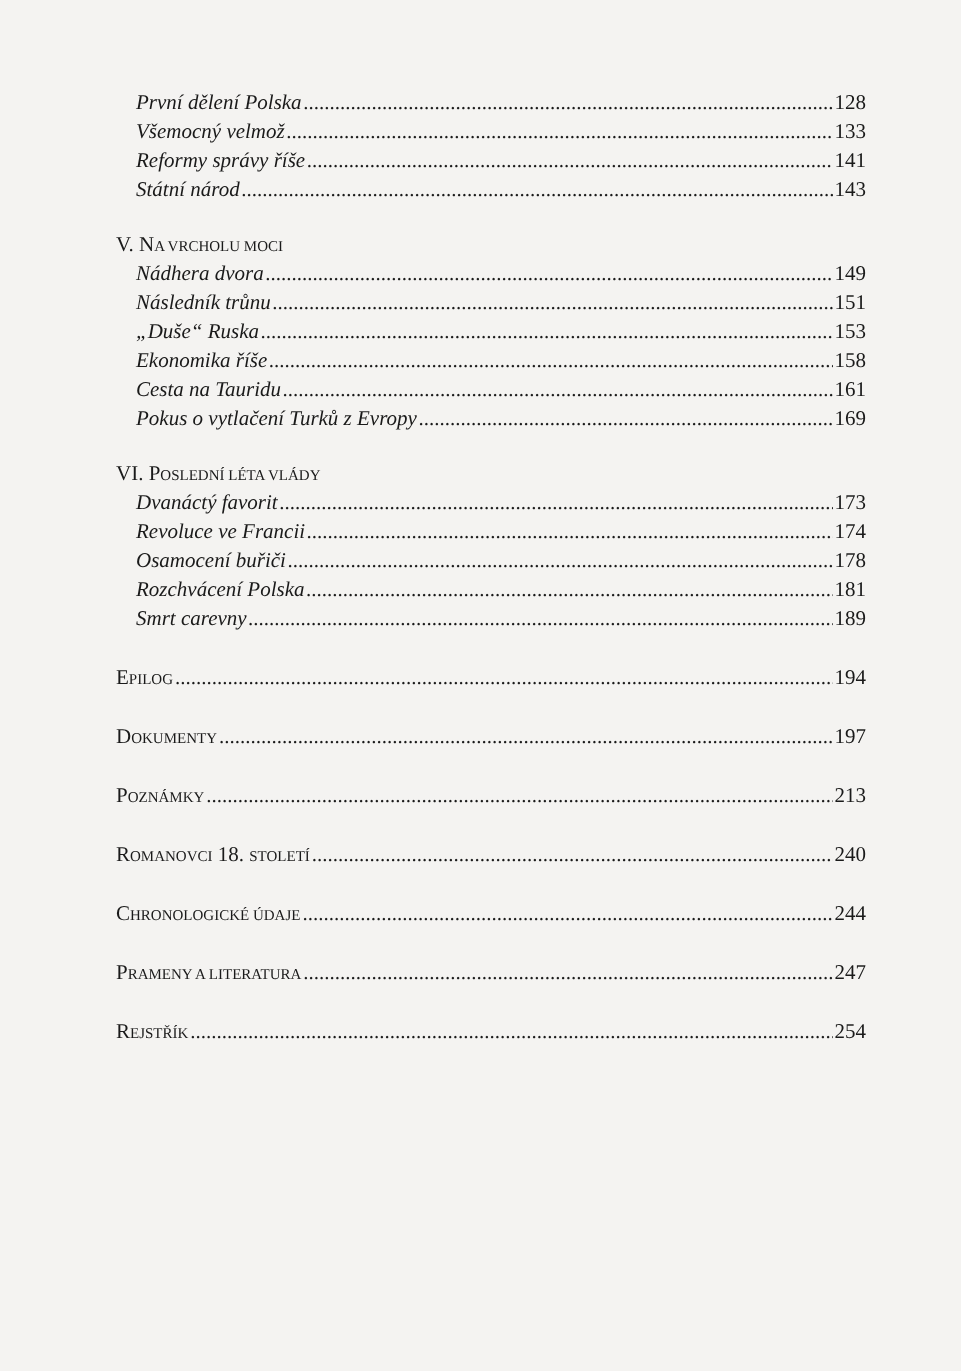První dělení Polska 128
Všemocný velmož 133
Reformy správy říše 141
Státní národ 143
V. NA VRCHOLU MOCI
Nádhera dvora 149
Následník trůnu 151
„Duše“ Ruska 153
Ekonomika říše 158
Cesta na Tauridu 161
Pokus o vytlačení Turků z Evropy 169
VI. POSLEDNÍ LÉTA VLÁDY
Dvanáctý favorit 173
Revoluce ve Francii 174
Osamocení buřiči 178
Rozchvácení Polska 181
Smrt carevny 189
EPILOG 194
DOKUMENTY 197
POZNÁMKY 213
ROMANOVCI 18. STOLETÍ 240
CHRONOLOGICKÉ ÚDAJE 244
PRAMENY A LITERATURA 247
REJSTŘÍK 254